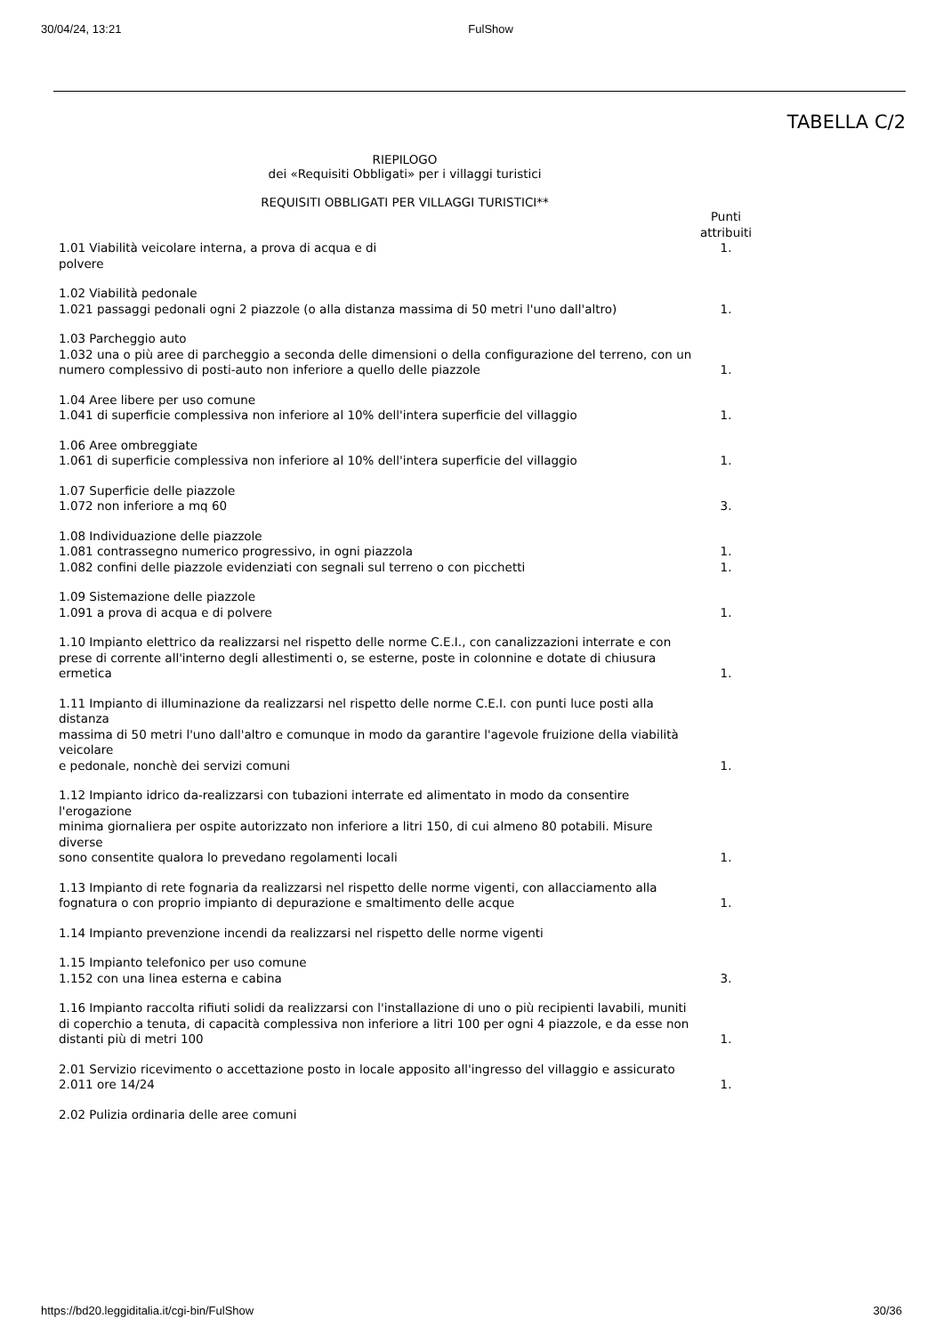30/04/24, 13:21 FulShow
TABELLA C/2
RIEPILOGO
dei «Requisiti Obbligati» per i villaggi turistici
REQUISITI OBBLIGATI PER VILLAGGI TURISTICI**
| | Punti attribuiti |
| 1.01 Viabilità veicolare interna, a prova di acqua e di polvere | 1. |
| 1.02 Viabilità pedonale 1.021 passaggi pedonali ogni 2 piazzole (o alla distanza massima di 50 metri l'uno dall'altro) | 1. |
| 1.03 Parcheggio auto 1.032 una o più aree di parcheggio a seconda delle dimensioni o della configurazione del terreno, con un numero complessivo di posti-auto non inferiore a quello delle piazzole | 1. |
| 1.04 Aree libere per uso comune 1.041 di superficie complessiva non inferiore al 10% dell'intera superficie del villaggio | 1. |
| 1.06 Aree ombreggiate 1.061 di superficie complessiva non inferiore al 10% dell'intera superficie del villaggio | 1. |
| 1.07 Superficie delle piazzole 1.072 non inferiore a mq 60 | 3. |
| 1.08 Individuazione delle piazzole 1.081 contrassegno numerico progressivo, in ogni piazzola | 1. |
| 1.082 confini delle piazzole evidenziati con segnali sul terreno o con picchetti | 1. |
| 1.09 Sistemazione delle piazzole 1.091 a prova di acqua e di polvere | 1. |
| 1.10 Impianto elettrico da realizzarsi nel rispetto delle norme C.E.I., con canalizzazioni interrate e con prese di corrente all'interno degli allestimenti o, se esterne, poste in colonnine e dotate di chiusura ermetica | 1. |
| 1.11 Impianto di illuminazione da realizzarsi nel rispetto delle norme C.E.I. con punti luce posti alla distanza massima di 50 metri l'uno dall'altro e comunque in modo da garantire l'agevole fruizione della viabilità veicolare e pedonale, nonchè dei servizi comuni | 1. |
| 1.12 Impianto idrico da-realizzarsi con tubazioni interrate ed alimentato in modo da consentire l'erogazione minima giornaliera per ospite autorizzato non inferiore a litri 150, di cui almeno 80 potabili. Misure diverse sono consentite qualora lo prevedano regolamenti locali | 1. |
| 1.13 Impianto di rete fognaria da realizzarsi nel rispetto delle norme vigenti, con allacciamento alla fognatura o con proprio impianto di depurazione e smaltimento delle acque | 1. |
| 1.14 Impianto prevenzione incendi da realizzarsi nel rispetto delle norme vigenti | |
| 1.15 Impianto telefonico per uso comune 1.152 con una linea esterna e cabina | 3. |
| 1.16 Impianto raccolta rifiuti solidi da realizzarsi con l'installazione di uno o più recipienti lavabili, muniti di coperchio a tenuta, di capacità complessiva non inferiore a litri 100 per ogni 4 piazzole, e da esse non distanti più di metri 100 | 1. |
| 2.01 Servizio ricevimento o accettazione posto in locale apposito all'ingresso del villaggio e assicurato 2.011 ore 14/24 | 1. |
| 2.02 Pulizia ordinaria delle aree comuni | |
https://bd20.leggiditalia.it/cgi-bin/FulShow 30/36